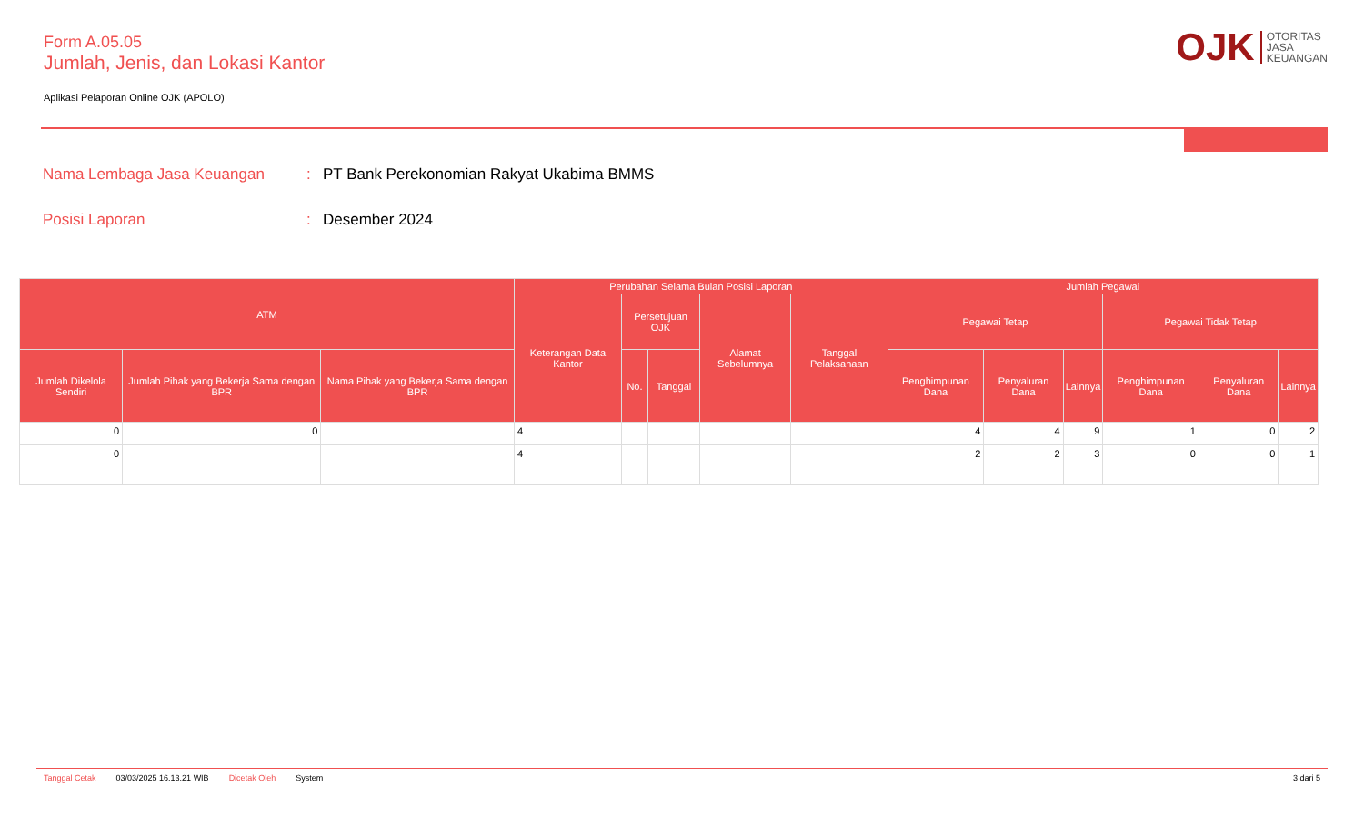Form A.05.05
Jumlah, Jenis, dan Lokasi Kantor
Aplikasi Pelaporan Online OJK (APOLO)
OJK OTORITAS
JASA
KEUANGAN
Nama Lembaga Jasa Keuangan: PT Bank Perekonomian Rakyat Ukabima BMMS
Posisi Laporan: Desember 2024
| ATM | | | Perubahan Selama Bulan Posisi Laporan | | | | | Jumlah Pegawai | | | | | |
| --- | --- | --- | --- | --- | --- | --- | --- | --- | --- | --- | --- | --- | --- |
| | | | Keterangan Data Kantor | Persetujuan OJK | | Alamat Sebelumnya | Tanggal Pelaksanaan | Pegawai Tetap | | | Pegawai Tidak Tetap | | |
| Jumlah Dikelola Sendiri | Jumlah Pihak yang Bekerja Sama dengan BPR | Nama Pihak yang Bekerja Sama dengan BPR | | No. | Tanggal | | | Penghimpunan Dana | Penyaluran Dana | Lainnya | Penghimpunan Dana | Penyaluran Dana | Lainnya |
| 0 | 0 | | 4 | | | | | 4 | 4 | 9 | 1 | 0 | 2 |
| 0 | | | 4 | | | | | 2 | 2 | 3 | 0 | 0 | 1 |
Tanggal Cetak 03/03/2025 16.13.21 WIB Dicetak Oleh System 3 dari 5